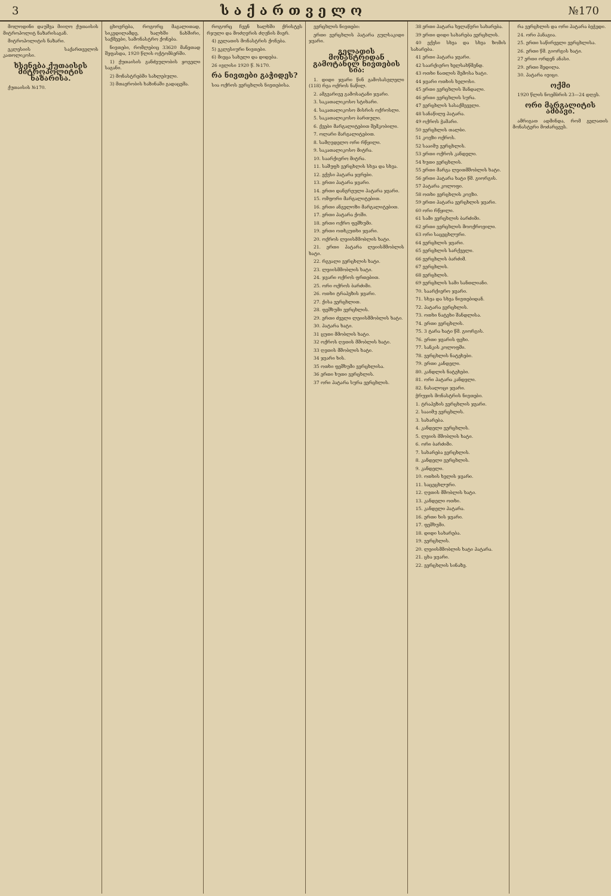3 საქართველო №170
მოლოდინი დაუშვა მიიღო ქუთაისის მიტროპოლიტ ნაზარისაგან.
მიტროპოლიტის ნაზარი.
ეკლესიის საქართველოს კათოლიკოსი.
ხსენება ქუთაისის მიტროპოლიტის ნაზარისა.
ქუთაისის №170.
ცხოვრება, როგორც მაგალითად, სიკვდილამდე, ხალხში ნახშირი, საქმეები, სამონასტრო ქონება.
ნივთები, რომლებიც 33620 მანეთად შეფასდა, 1920 წლის ოქტომბერში.
1) ქუთაისის განძეულობის ყოველი საგანი.
2) მონასტრებში სახლებული.
3) მთავრობის ხაზინაში გადაცემა.
როგორც ჩვენ ხალხში ქრისტეს რჯული და მოძღვრის ძღვნის მიერ.
4) გელათის მონასტრის ქონება.
5) ეკლესიური ნივთები.
6) მიეცა სახელი და დიდება.
26 ივლისი 1920 წ. №170.
რა ნივთები გაჭიდეს?
სია ოქროს ვერცხლის ნივთებისა.
ვერცხლის ნივთები:
ერთი ვერცხლის პატარა გულსაკიდი ჯვარი.
გელათის მონასტრიდან გამოტანილ ნივთების სია:
1. დიდი ჯვარი წინ გამოსასვლელი (118) რვა ოქროს ნაწილ.
2. ამგვარივე გამოსატანი ჯვარი.
3. საკათალიკოსო სტიხარი.
4. საკათალიკოსო მისრის ოქროსლი.
5. საკათალიკოსო ბართული.
6. ქვები მარგალიტებით შემკობილი.
7. ოლარი მარგალიტებით.
8. სამღვდელო ორი რწყილი.
9. საკათალიკოსო მიტრა.
10. საარქიერო მიტრა.
11. საშუფხ ვერცხლის სხვა და სხვა.
12. ექვსი პატარა ჯვრები.
13. ერთი პატარა ჯვარი.
14. ერთი დანგრეული პატარა ჯვარი.
15. ომფორი მარგალიტებით.
16. ერთი ანგელოზი მარგალიტებით.
17. ერთი პატარა ქოში.
18. ერთი ოქრო ფეშხუმი.
19. ერთი ოთხკუთხი ჯვარი.
20. ოქროს ლეიისმმობლის ხატი.
21. ერთი პატარა ლეიისმმობლის ხატი.
22. რგვალი ვერცხლის ხატი.
23. ლეიისმმობლის ხატი.
24. ჯვარი ოქროს ფრთებით.
25. ორი ოქროს ბარძიმი.
26. ოთხი ტრაპეზის ჯვარი.
27. ქისა ვერცხლით.
28. ფეშხუმი ვერცხლის.
29. ერთი ძველი ლეიისმმობლის ხატი.
30. პატარა ხატი.
31 ცუთი მმობლის ხატი.
32 ოქროს ღვთის მშობლის ხატი.
33 ღვთის მშობლის ხატი.
34 ჯვარი ხის.
35 ოთხი ფეშხუმი ვერცხლისა.
36 ერთი ხუთი ვერცხლის.
37 ორი პატარა სურა ვერცხლის.
38 ერთი პატარა ხელაწვრი სახარება.
39 ერთი დიდი სახარება ვერცხლის.
40 ექვსი სხვა და სხვა ზომის სახარება.
41 ერთი პატარა ჯვარი.
42 საარქიერო ხელსახწმენდ.
43 ოთხი ნათლის შემოსა ხატი.
44 ჯვარი ოთხის ხელოსი.
45 ერთი ვერცხლის შანდალი.
46 ერთი ვერცხლის სურა.
47 ვერცხლის სასაქმეველი.
48 სანაწილე პატარა.
49 ოქროს ჭამარი.
50 ვერცხლის თალბი.
51 კოვზი ოქროს.
52 სააიმუ ვერცხლის.
53 ერთი ოქროს კანდელი.
54 ხუთი ვერცხლის.
55 ერთი მარგა ლეითმშობლის ხატი.
56 ერთი პატარა ხატი წმ. გიორგის.
57 პატარა კოლოფი.
58 ოთხი ვერცხლის კოვზი.
59 ერთი პატარა ვერცხლის ჯვარი.
60 ორი რწყილი.
61 სამი ვერცხლის ბარძიმი.
62 ერთი ვერცხლის მოოქროვილი.
63 ორი საცეცხლური.
64 ვერცხლის ჯვარი.
65 ვერცხლის სარქველი.
66 ვერცხლის ბარძიმ.
67 ვერცხლის.
68 ვერცხლის.
69 ვერცხლის სამი სანთლიანი.
70. საარქიერო ჯვარი.
71. სხვა და სხვა ნივთებიდან.
72. პატარა ვერცხლის.
73. ოთხი ნატეხი შანდლისა.
74. ერთი ვერცხლის.
75. 3 ტარა ხატი წმ. გიორგის.
76. ერთი ჯვარის ფეხი.
77. სანკის კოლოფში.
78. ვერცხლის ნატეხები.
79. ერთი კანდელი.
80. კანდლის ნატეხები.
81. ორი პატარა კანდელი.
82. ნასალოცი ჯვარი.
ჭრუჯის მონასტრის ნივთები.
1. ტრაპეზის ვერცხლის ჯვარი.
2. სააიმუ ვერცხლის.
3. სახარება.
4. კანდელი ვერცხლის.
5. ლეიის მშობლის ხატი.
6. ორი ბარძიმი.
7. სახარება ვერცხლის.
8. კანდელი ვერცხლის.
9. კანდელი.
10. ოთხის ხელის ჯვარი.
11. საცეცხლური.
12. ღვთის მშობლის ხატი.
13. კანდელი ოთხი.
15. კანდელი პატარა.
16. ერთი ხის ჯვარი.
17. ფეშხუმი.
18. დიდი სახარება.
19. ვერცხლის.
20. ლეიისმმობლის ხატი პატარა.
21. ცხა ჯვარი.
22. ვერცხლის სინაზე.
რა ვერცხლის და ორი პატარა ბეჭედი.
24. ორი პანაგია.
25. ერთი საწირველი ვერცხლისა.
26. ერთი წმ. გიორგის ხატი.
27 ერთი ორდენ ანასი.
29. ერთი შედილა.
30. პატარა ივიცი.
ოქმი
1920 წლის ნოემბრის 23—24 დღეს.
ორი მარგალიტის ამბავი.
ამრიგათ ადმინდა, რომ გელათის მონასტერი მოძარცვეს.